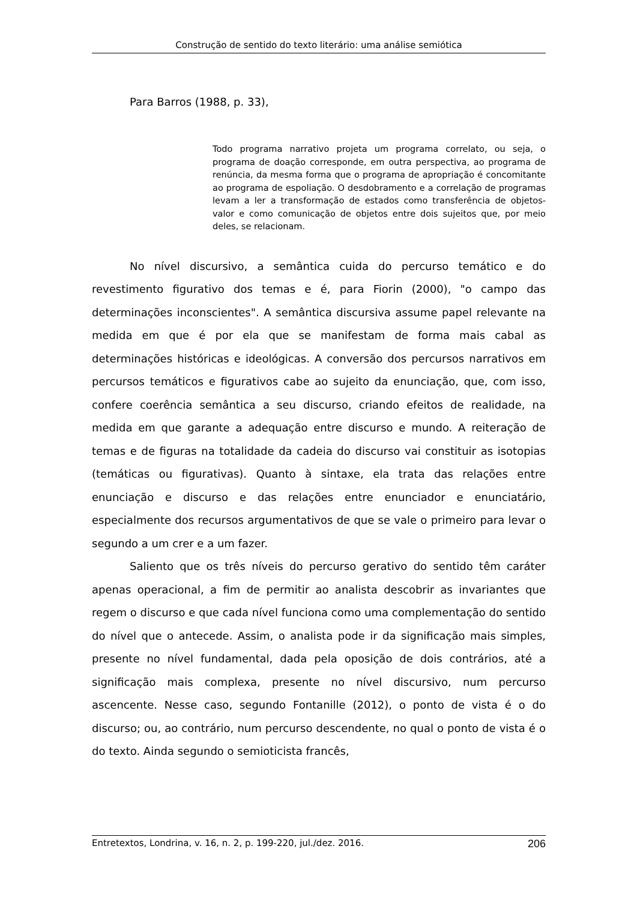Construção de sentido do texto literário: uma análise semiótica
Para Barros (1988, p. 33),
Todo programa narrativo projeta um programa correlato, ou seja, o programa de doação corresponde, em outra perspectiva, ao programa de renúncia, da mesma forma que o programa de apropriação é concomitante ao programa de espoliação. O desdobramento e a correlação de programas levam a ler a transformação de estados como transferência de objetos-valor e como comunicação de objetos entre dois sujeitos que, por meio deles, se relacionam.
No nível discursivo, a semântica cuida do percurso temático e do revestimento figurativo dos temas e é, para Fiorin (2000), "o campo das determinações inconscientes". A semântica discursiva assume papel relevante na medida em que é por ela que se manifestam de forma mais cabal as determinações históricas e ideológicas. A conversão dos percursos narrativos em percursos temáticos e figurativos cabe ao sujeito da enunciação, que, com isso, confere coerência semântica a seu discurso, criando efeitos de realidade, na medida em que garante a adequação entre discurso e mundo. A reiteração de temas e de figuras na totalidade da cadeia do discurso vai constituir as isotopias (temáticas ou figurativas). Quanto à sintaxe, ela trata das relações entre enunciação e discurso e das relações entre enunciador e enunciatário, especialmente dos recursos argumentativos de que se vale o primeiro para levar o segundo a um crer e a um fazer.
Saliento que os três níveis do percurso gerativo do sentido têm caráter apenas operacional, a fim de permitir ao analista descobrir as invariantes que regem o discurso e que cada nível funciona como uma complementação do sentido do nível que o antecede. Assim, o analista pode ir da significação mais simples, presente no nível fundamental, dada pela oposição de dois contrários, até a significação mais complexa, presente no nível discursivo, num percurso ascencente. Nesse caso, segundo Fontanille (2012), o ponto de vista é o do discurso; ou, ao contrário, num percurso descendente, no qual o ponto de vista é o do texto. Ainda segundo o semioticista francês,
Entretextos, Londrina, v. 16, n. 2, p. 199-220, jul./dez. 2016. 206